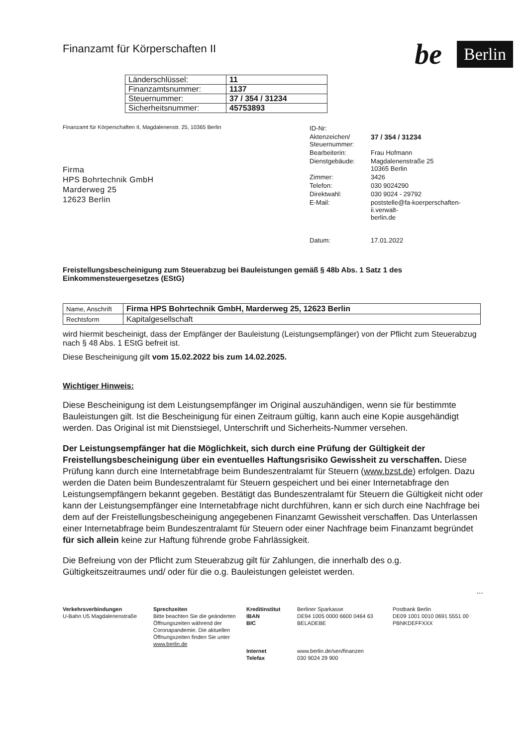Finanzamt für Körperschaften II
be Berlin
| Länderschlüssel: | 11 |
| Finanzamtsnummer: | 1137 |
| Steuernummer: | 37 / 354 / 31234 |
| Sicherheitsnummer: | 45753893 |
Finanzamt für Körperschaften II, Magdalenenstr. 25, 10365 Berlin
Firma
HPS Bohrtechnik GmbH
Marderweg 25
12623 Berlin
| ID-Nr: | |
| Aktenzeichen/ Steuernummer: | 37 / 354 / 31234 |
| Bearbeiterin: | Frau Hofmann |
| Dienstgebäude: | Magdalenenstraße 25 10365 Berlin |
| Zimmer: | 3426 |
| Telefon: | 030 9024290 |
| Direktwahl: | 030 9024 - 29792 |
| E-Mail: | poststelle@fa-koerperschaften-ii.verwalt- berlin.de |
| Datum: | 17.01.2022 |
Freistellungsbescheinigung zum Steuerabzug bei Bauleistungen gemäß § 48b Abs. 1 Satz 1 des Einkommensteuergesetzes (EStG)
| Name, Anschrift | Firma HPS Bohrtechnik GmbH, Marderweg 25, 12623 Berlin |
| Rechtsform | Kapitalgesellschaft |
wird hiermit bescheinigt, dass der Empfänger der Bauleistung (Leistungsempfänger) von der Pflicht zum Steuerabzug nach § 48 Abs. 1 EStG befreit ist.
Diese Bescheinigung gilt vom 15.02.2022 bis zum 14.02.2025.
Wichtiger Hinweis:
Diese Bescheinigung ist dem Leistungsempfänger im Original auszuhändigen, wenn sie für bestimmte Bauleistungen gilt. Ist die Bescheinigung für einen Zeitraum gültig, kann auch eine Kopie ausgehändigt werden. Das Original ist mit Dienstsiegel, Unterschrift und Sicherheits-Nummer versehen.
Der Leistungsempfänger hat die Möglichkeit, sich durch eine Prüfung der Gültigkeit der Freistellungsbescheinigung über ein eventuelles Haftungsrisiko Gewissheit zu verschaffen. Diese Prüfung kann durch eine Internetabfrage beim Bundeszentralamt für Steuern (www.bzst.de) erfolgen. Dazu werden die Daten beim Bundeszentralamt für Steuern gespeichert und bei einer Internetabfrage den Leistungsempfängern bekannt gegeben. Bestätigt das Bundeszentralamt für Steuern die Gültigkeit nicht oder kann der Leistungsempfänger eine Internetabfrage nicht durchführen, kann er sich durch eine Nachfrage bei dem auf der Freistellungsbescheinigung angegebenen Finanzamt Gewissheit verschaffen. Das Unterlassen einer Internetabfrage beim Bundeszentralamt für Steuern oder einer Nachfrage beim Finanzamt begründet für sich allein keine zur Haftung führende grobe Fahrlässigkeit.
Die Befreiung von der Pflicht zum Steuerabzug gilt für Zahlungen, die innerhalb des o.g. Gültigkeitszeitraumes und/ oder für die o.g. Bauleistungen geleistet werden.
...
Verkehrsverbindungen
U-Bahn U5 Magdalenenstraße
Sprechzeiten
Bitte beachten Sie die geänderten Öffnungszeiten während der Coronapandemie. Die aktuellen Öffnungszeiten finden Sie unter www.berlin.de
Kreditinstitut
IBAN
BIC
Internet
Telefax
Berliner Sparkasse
DE94 1005 0000 6600 0464 63
BELADEBE
www.berlin.de/sen/finanzen
030 9024 29 900
Postbank Berlin
DE09 1001 0010 0691 5551 00
PBNKDEFFXXX